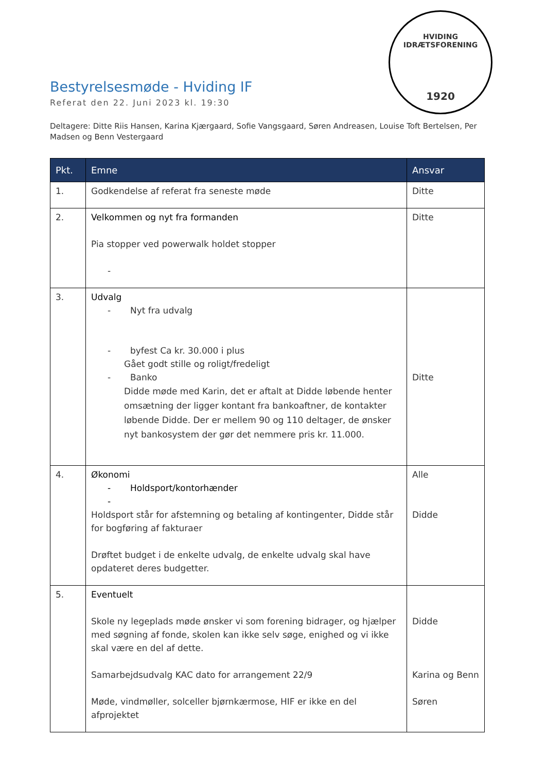HVIDING IDRÆTSFORENING
1920
Bestyrelsesmøde - Hviding IF
Referat den 22. Juni 2023 kl. 19:30
Deltagere: Ditte Riis Hansen, Karina Kjærgaard, Sofie Vangsgaard, Søren Andreasen, Louise Toft Bertelsen, Per Madsen og Benn Vestergaard
| Pkt. | Emne | Ansvar |
| --- | --- | --- |
| 1. | Godkendelse af referat fra seneste møde | Ditte |
| 2. | Velkommen og nyt fra formanden Pia stopper ved powerwalk holdet stopper - | Ditte |
| 3. | Udvalg - Nyt fra udvalg - byfest Ca kr. 30.000 i plus Gået godt stille og roligt/fredeligt - Banko Didde møde med Karin, det er aftalt at Didde løbende henter omsætning der ligger kontant fra bankoaftner, de kontakter løbende Didde. Der er mellem 90 og 110 deltager, de ønsker nyt bankosystem der gør det nemmere pris kr. 11.000. | Ditte |
| 4. | Økonomi - Holdsport/kontorhænder - Holdsport står for afstemning og betaling af kontingenter, Didde står for bogføring af fakturaer Drøftet budget i de enkelte udvalg, de enkelte udvalg skal have opdateret deres budgetter. | Alle Didde |
| 5. | Eventuelt Skole ny legeplads møde ønsker vi som forening bidrager, og hjælper med søgning af fonde, skolen kan ikke selv søge, enighed og vi ikke skal være en del af dette. Samarbejdsudvalg KAC dato for arrangement 22/9 Møde, vindmøller, solceller bjørnkærmose, HIF er ikke en del afprojektet | Didde Karina og Benn Søren |